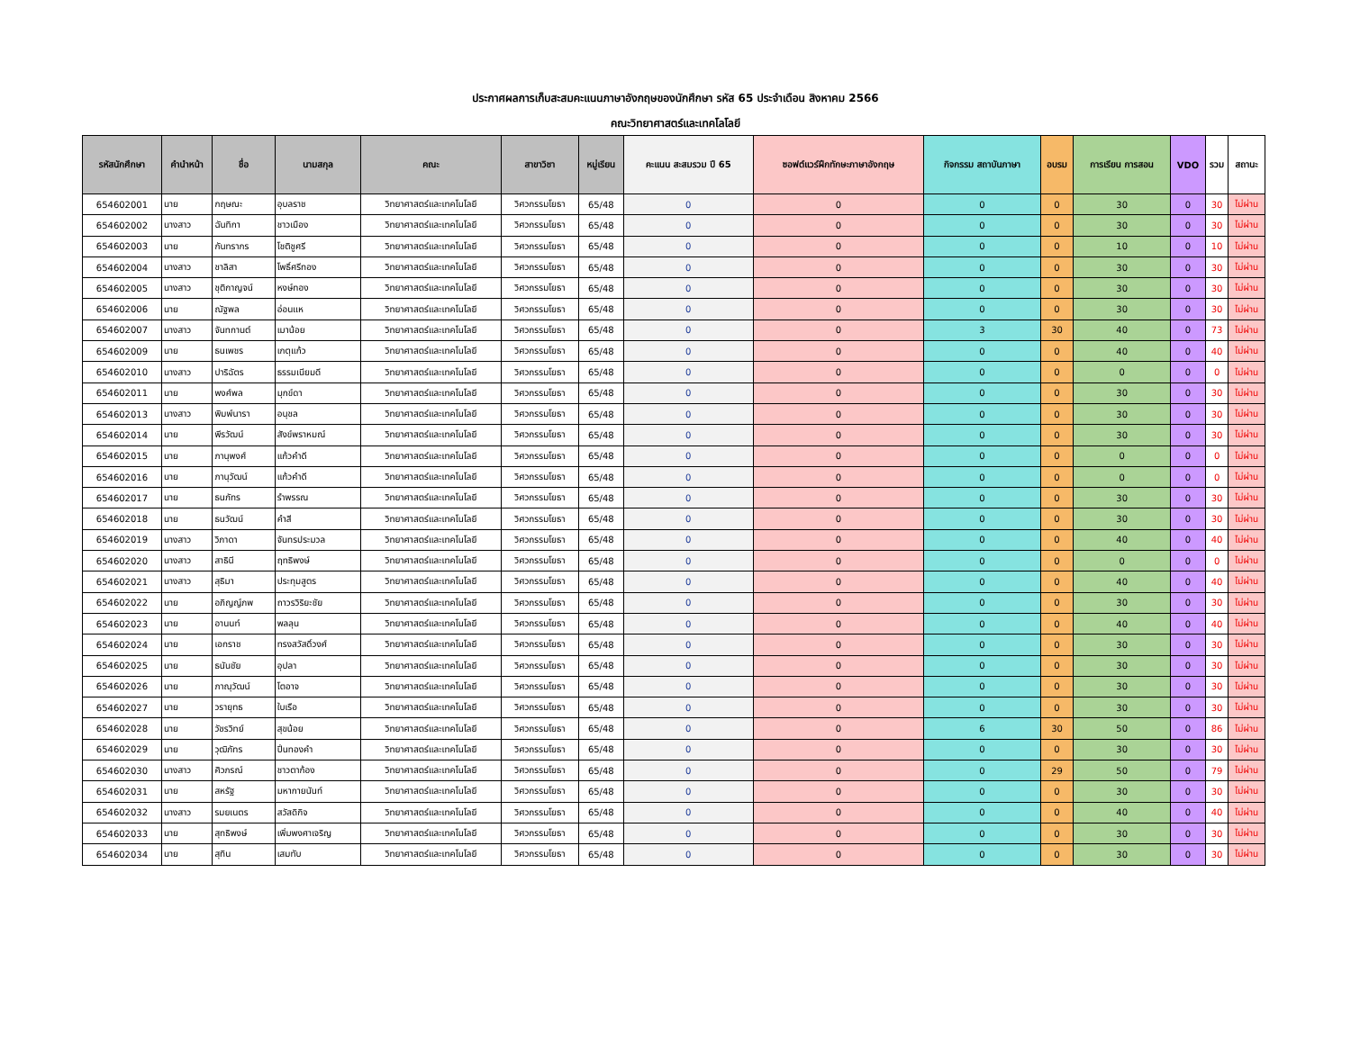ประกาศผลการเก็บสะสมคะแนนภาษาอังกฤษของนักศึกษา รหัส 65 ประจำเดือน สิงหาคม 2566
คณะวิทยาศาสตร์และเทคโลโลยี
| รหัสนักศึกษา | คำนำหน้า | ชื่อ | นามสกุล | คณะ | สาขาวิชา | หมู่เรียน | คะแนน สะสมรวม ปี 65 | ซอฟต์แวร์ฝึกทักษะภาษาอังกฤษ | กิจกรรม สถาบันภาษา | อบรม | การเรียน การสอน | VDO | รวม | สถานะ |
| --- | --- | --- | --- | --- | --- | --- | --- | --- | --- | --- | --- | --- | --- | --- |
| 654602001 | นาย | กฤษณะ | อุบลราช | วิทยาศาสตร์และเทคโนโลยี | วิศวกรรมโยธา | 65/48 | 0 | 0 | 0 | 0 | 30 | 0 | 30 | ไม่ผ่าน |
| 654602002 | นางสาว | ฉันทิกา | ชาวเมือง | วิทยาศาสตร์และเทคโนโลยี | วิศวกรรมโยธา | 65/48 | 0 | 0 | 0 | 0 | 30 | 0 | 30 | ไม่ผ่าน |
| 654602003 | นาย | กันทรากร | โชติชูศรี | วิทยาศาสตร์และเทคโนโลยี | วิศวกรรมโยธา | 65/48 | 0 | 0 | 0 | 0 | 10 | 0 | 10 | ไม่ผ่าน |
| 654602004 | นางสาว | ชาลิสา | โพธิ์ศรีทอง | วิทยาศาสตร์และเทคโนโลยี | วิศวกรรมโยธา | 65/48 | 0 | 0 | 0 | 0 | 30 | 0 | 30 | ไม่ผ่าน |
| 654602005 | นางสาว | ชุติกาญจน์ | หงษ์ทอง | วิทยาศาสตร์และเทคโนโลยี | วิศวกรรมโยธา | 65/48 | 0 | 0 | 0 | 0 | 30 | 0 | 30 | ไม่ผ่าน |
| 654602006 | นาย | ณัฐพล | อ่อนแห | วิทยาศาสตร์และเทคโนโลยี | วิศวกรรมโยธา | 65/48 | 0 | 0 | 0 | 0 | 30 | 0 | 30 | ไม่ผ่าน |
| 654602007 | นางสาว | จันทกานต์ | เมาน้อย | วิทยาศาสตร์และเทคโนโลยี | วิศวกรรมโยธา | 65/48 | 0 | 0 | 3 | 30 | 40 | 0 | 73 | ไม่ผ่าน |
| 654602009 | นาย | ธนเพชร | เกตุแก้ว | วิทยาศาสตร์และเทคโนโลยี | วิศวกรรมโยธา | 65/48 | 0 | 0 | 0 | 0 | 40 | 0 | 40 | ไม่ผ่าน |
| 654602010 | นางสาว | ปาริฉัตร | ธรรมเนียมดี | วิทยาศาสตร์และเทคโนโลยี | วิศวกรรมโยธา | 65/48 | 0 | 0 | 0 | 0 | 0 | 0 | 0 | ไม่ผ่าน |
| 654602011 | นาย | พงศ์พล | มุกข์ดา | วิทยาศาสตร์และเทคโนโลยี | วิศวกรรมโยธา | 65/48 | 0 | 0 | 0 | 0 | 30 | 0 | 30 | ไม่ผ่าน |
| 654602013 | นางสาว | พิมพ์นารา | อนุชล | วิทยาศาสตร์และเทคโนโลยี | วิศวกรรมโยธา | 65/48 | 0 | 0 | 0 | 0 | 30 | 0 | 30 | ไม่ผ่าน |
| 654602014 | นาย | พีรวัฒน์ | สังข์พราหมณ์ | วิทยาศาสตร์และเทคโนโลยี | วิศวกรรมโยธา | 65/48 | 0 | 0 | 0 | 0 | 30 | 0 | 30 | ไม่ผ่าน |
| 654602015 | นาย | ภานุพงศ์ | แก้วคำดี | วิทยาศาสตร์และเทคโนโลยี | วิศวกรรมโยธา | 65/48 | 0 | 0 | 0 | 0 | 0 | 0 | 0 | ไม่ผ่าน |
| 654602016 | นาย | ภานุวัฒน์ | แก้วคำดี | วิทยาศาสตร์และเทคโนโลยี | วิศวกรรมโยธา | 65/48 | 0 | 0 | 0 | 0 | 0 | 0 | 0 | ไม่ผ่าน |
| 654602017 | นาย | ธนภัทร | รำพรรณ | วิทยาศาสตร์และเทคโนโลยี | วิศวกรรมโยธา | 65/48 | 0 | 0 | 0 | 0 | 30 | 0 | 30 | ไม่ผ่าน |
| 654602018 | นาย | ธนวัฒน์ | คำสี | วิทยาศาสตร์และเทคโนโลยี | วิศวกรรมโยธา | 65/48 | 0 | 0 | 0 | 0 | 30 | 0 | 30 | ไม่ผ่าน |
| 654602019 | นางสาว | วิภาดา | จันทรประมวล | วิทยาศาสตร์และเทคโนโลยี | วิศวกรรมโยธา | 65/48 | 0 | 0 | 0 | 0 | 40 | 0 | 40 | ไม่ผ่าน |
| 654602020 | นางสาว | สาธินี | ฤทธิพงษ์ | วิทยาศาสตร์และเทคโนโลยี | วิศวกรรมโยธา | 65/48 | 0 | 0 | 0 | 0 | 0 | 0 | 0 | ไม่ผ่าน |
| 654602021 | นางสาว | สุธิมา | ประทุมสูตร | วิทยาศาสตร์และเทคโนโลยี | วิศวกรรมโยธา | 65/48 | 0 | 0 | 0 | 0 | 40 | 0 | 40 | ไม่ผ่าน |
| 654602022 | นาย | อภิญญ์ภพ | ถาวรวิริยะชัย | วิทยาศาสตร์และเทคโนโลยี | วิศวกรรมโยธา | 65/48 | 0 | 0 | 0 | 0 | 30 | 0 | 30 | ไม่ผ่าน |
| 654602023 | นาย | อานนท์ | พลลุน | วิทยาศาสตร์และเทคโนโลยี | วิศวกรรมโยธา | 65/48 | 0 | 0 | 0 | 0 | 40 | 0 | 40 | ไม่ผ่าน |
| 654602024 | นาย | เอกราช | ทรงสวัสดิ์วงศ์ | วิทยาศาสตร์และเทคโนโลยี | วิศวกรรมโยธา | 65/48 | 0 | 0 | 0 | 0 | 30 | 0 | 30 | ไม่ผ่าน |
| 654602025 | นาย | ธนันชัย | อุปลา | วิทยาศาสตร์และเทคโนโลยี | วิศวกรรมโยธา | 65/48 | 0 | 0 | 0 | 0 | 30 | 0 | 30 | ไม่ผ่าน |
| 654602026 | นาย | ภาณุวัฒน์ | โตอาจ | วิทยาศาสตร์และเทคโนโลยี | วิศวกรรมโยธา | 65/48 | 0 | 0 | 0 | 0 | 30 | 0 | 30 | ไม่ผ่าน |
| 654602027 | นาย | วรายุทธ | ใบเรือ | วิทยาศาสตร์และเทคโนโลยี | วิศวกรรมโยธา | 65/48 | 0 | 0 | 0 | 0 | 30 | 0 | 30 | ไม่ผ่าน |
| 654602028 | นาย | วัชรวิทย์ | สุขน้อย | วิทยาศาสตร์และเทคโนโลยี | วิศวกรรมโยธา | 65/48 | 0 | 0 | 6 | 30 | 50 | 0 | 86 | ไม่ผ่าน |
| 654602029 | นาย | วุฒิภัทร | ปิ่นทองคำ | วิทยาศาสตร์และเทคโนโลยี | วิศวกรรมโยธา | 65/48 | 0 | 0 | 0 | 0 | 30 | 0 | 30 | ไม่ผ่าน |
| 654602030 | นางสาว | ศิวภรณ์ | ชาวตาก้อง | วิทยาศาสตร์และเทคโนโลยี | วิศวกรรมโยธา | 65/48 | 0 | 0 | 0 | 29 | 50 | 0 | 79 | ไม่ผ่าน |
| 654602031 | นาย | สหรัฐ | มหากายนันท์ | วิทยาศาสตร์และเทคโนโลยี | วิศวกรรมโยธา | 65/48 | 0 | 0 | 0 | 0 | 30 | 0 | 30 | ไม่ผ่าน |
| 654602032 | นางสาว | รมยเนตร | สวัสดิกิจ | วิทยาศาสตร์และเทคโนโลยี | วิศวกรรมโยธา | 65/48 | 0 | 0 | 0 | 0 | 40 | 0 | 40 | ไม่ผ่าน |
| 654602033 | นาย | สุทธิพงษ์ | เพิ่มพงศาเจริญ | วิทยาศาสตร์และเทคโนโลยี | วิศวกรรมโยธา | 65/48 | 0 | 0 | 0 | 0 | 30 | 0 | 30 | ไม่ผ่าน |
| 654602034 | นาย | สุทิน | เสมทับ | วิทยาศาสตร์และเทคโนโลยี | วิศวกรรมโยธา | 65/48 | 0 | 0 | 0 | 0 | 30 | 0 | 30 | ไม่ผ่าน |